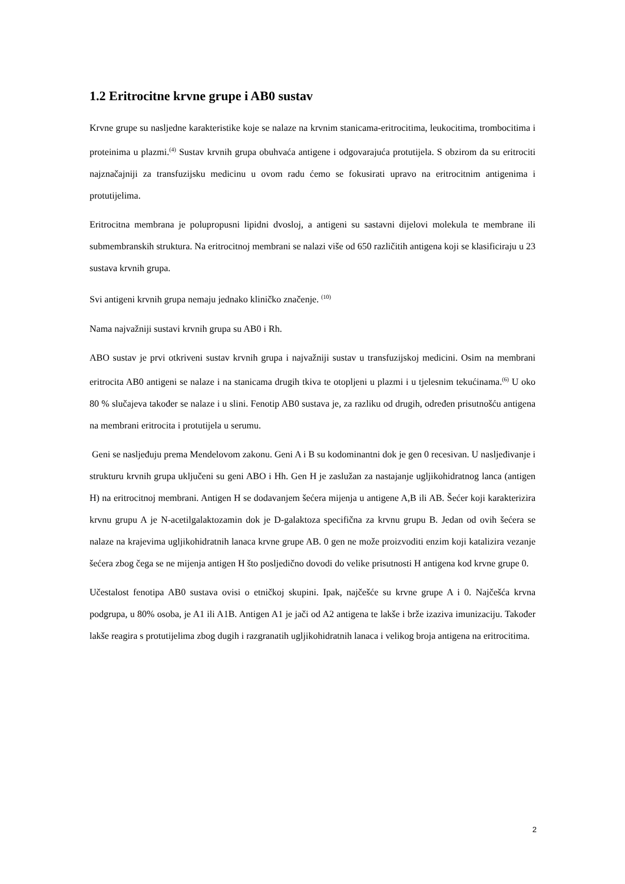1.2 Eritrocitne krvne grupe i AB0 sustav
Krvne grupe su nasljedne karakteristike koje se nalaze na krvnim stanicama-eritrocitima, leukocitima, trombocitima i proteinima u plazmi.<sup>(4)</sup> Sustav krvnih grupa obuhvaća antigene i odgovarajuća protutijela. S obzirom da su eritrociti najznačajniji za transfuzijsku medicinu u ovom radu ćemo se fokusirati upravo na eritrocitnim antigenima i protutijelima.
Eritrocitna membrana je polupropusni lipidni dvosloj, a antigeni su sastavni dijelovi molekula te membrane ili submembranskih struktura. Na eritrocitnoj membrani se nalazi više od 650 različitih antigena koji se klasificiraju u 23 sustava krvnih grupa.
Svi antigeni krvnih grupa nemaju jednako kliničko značenje. <sup>(10)</sup>
Nama najvažniji sustavi krvnih grupa su AB0 i Rh.
ABO sustav je prvi otkriveni sustav krvnih grupa i najvažniji sustav u transfuzijskoj medicini. Osim na membrani eritrocita AB0 antigeni se nalaze i na stanicama drugih tkiva te otopljeni u plazmi i u tjelesnim tekućinama.<sup>(6)</sup> U oko 80 % slučajeva također se nalaze i u slini. Fenotip AB0 sustava je, za razliku od drugih, određen prisutnošću antigena na membrani eritrocita i protutijela u serumu.
Geni se nasljeđuju prema Mendelovom zakonu. Geni A i B su kodominantni dok je gen 0 recesivan. U nasljeđivanje i strukturu krvnih grupa uključeni su geni ABO i Hh. Gen H je zaslužan za nastajanje ugljikohidratnog lanca (antigen H) na eritrocitnoj membrani. Antigen H se dodavanjem šećera mijenja u antigene A,B ili AB. Šećer koji karakterizira krvnu grupu A je N-acetilgalaktozamin dok je D-galaktoza specifična za krvnu grupu B. Jedan od ovih šećera se nalaze na krajevima ugljikohidratnih lanaca krvne grupe AB. 0 gen ne može proizvoditi enzim koji katalizira vezanje šećera zbog čega se ne mijenja antigen H što posljedično dovodi do velike prisutnosti H antigena kod krvne grupe 0.
Učestalost fenotipa AB0 sustava ovisi o etničkoj skupini. Ipak, najčešće su krvne grupe A i 0. Najčešća krvna podgrupa, u 80% osoba, je A1 ili A1B. Antigen A1 je jači od A2 antigena te lakše i brže izaziva imunizaciju. Također lakše reagira s protutijelima zbog dugih i razgranatih ugljikohidratnih lanaca i velikog broja antigena na eritrocitima.
2